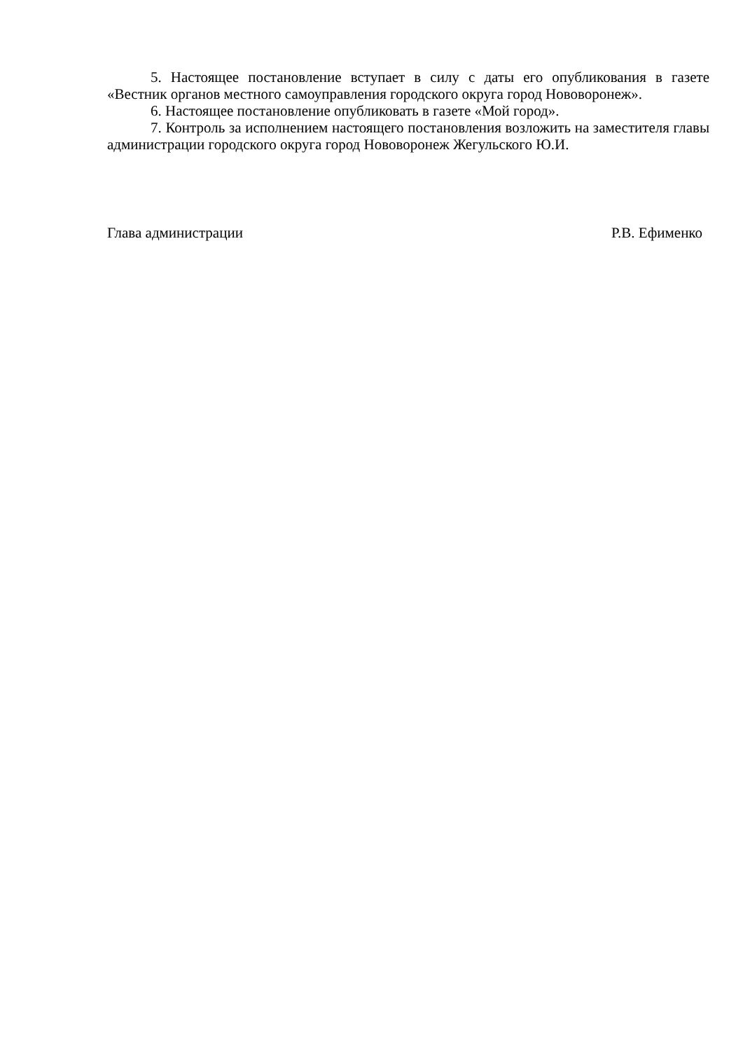5. Настоящее постановление вступает в силу с даты его опубликования в газете «Вестник органов местного самоуправления городского округа город Нововоронеж».
6. Настоящее постановление опубликовать в газете «Мой город».
7. Контроль за исполнением настоящего постановления возложить на заместителя главы администрации городского округа город Нововоронеж Жегульского Ю.И.
Глава администрации Р.В. Ефименко